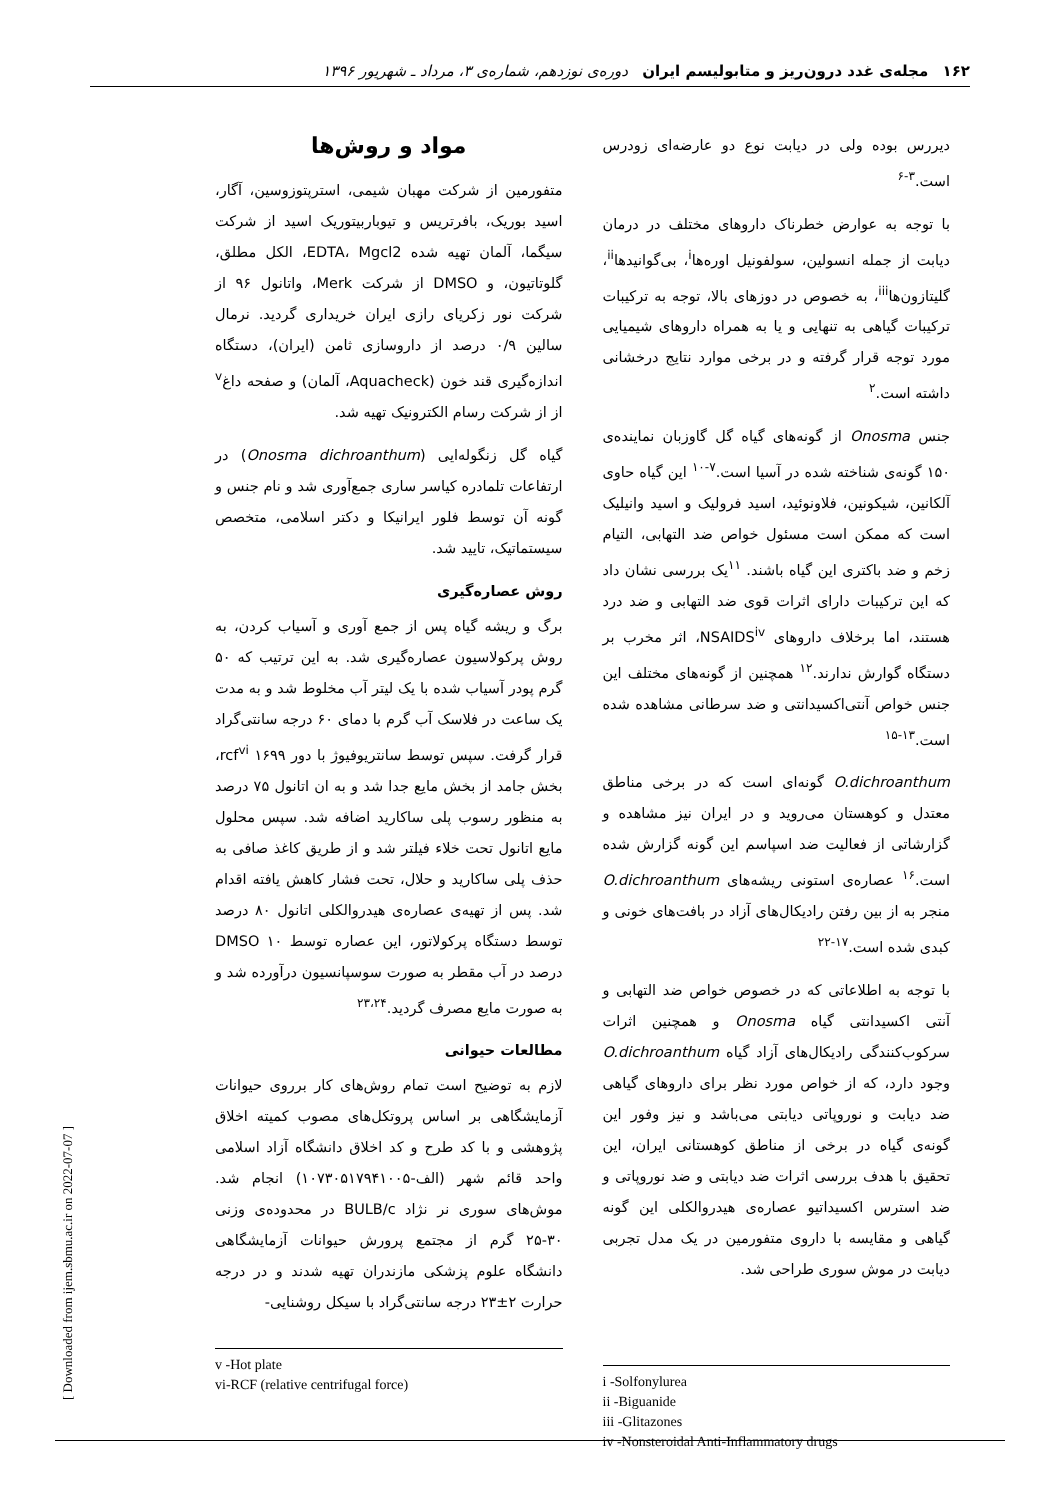۱۶۲ مجله‌ی غدد درون‌ریز و متابولیسم ایران دوره‌ی نوزدهم، شماره‌ی ۳، مرداد ـ شهریور ۱۳۹۶
دیررس بوده ولی در دیابت نوع دو عارضه‌ای زودرس است.<sup>۳-۶</sup>
با توجه به عوارض خطرناک داروهای مختلف در درمان دیابت از جمله انسولین، سولفونیل اوره‌ها<sup>i</sup>، بی‌گوانیدها<sup>ii</sup>، گلیتازون‌ها<sup>iii</sup>، به خصوص در دوزهای بالا، توجه به ترکیبات ترکیبات گیاهی به تنهایی و یا به همراه داروهای شیمیایی مورد توجه قرار گرفته و در برخی موارد نتایج درخشانی داشته است.<sup>۲</sup>
جنس Onosma از گونه‌های گیاه گل گاوزبان نماینده‌ی ۱۵۰ گونه‌ی شناخته شده در آسیا است.<sup>۷-۱۰</sup> این گیاه حاوی آلکانین، شیکونین، فلاونوئید، اسید فرولیک و اسید وانیلیک است که ممکن است مسئول خواص ضد التهابی، التیام زخم و ضد باکتری این گیاه باشند. <sup>۱۱</sup>یک بررسی نشان داد که این ترکیبات دارای اثرات قوی ضد التهابی و ضد درد هستند، اما برخلاف داروهای NSAIDS<sup>iv</sup>، اثر مخرب بر دستگاه گوارش ندارند.<sup>۱۲</sup> همچنین از گونه‌های مختلف این جنس خواص آنتی‌اکسیدانتی و ضد سرطانی مشاهده شده است.<sup>۱۳-۱۵</sup>
O.dichroanthum گونه‌ای است که در برخی مناطق معتدل و کوهستان می‌روید و در ایران نیز مشاهده و گزارشاتی از فعالیت ضد اسپاسم این گونه گزارش شده است.<sup>۱۶</sup> عصاره‌ی استونی ریشه‌های O.dichroanthum منجر به از بین رفتن رادیکال‌های آزاد در بافت‌های خونی و کبدی شده است.<sup>۱۷-۲۲</sup>
با توجه به اطلاعاتی که در خصوص خواص ضد التهابی و آنتی اکسیدانتی گیاه Onosma و همچنین اثرات سرکوب‌کنندگی رادیکال‌های آزاد گیاه O.dichroanthum وجود دارد، که از خواص مورد نظر برای داروهای گیاهی ضد دیابت و نوروپاتی دیابتی می‌باشد و نیز وفور این گونه‌ی گیاه در برخی از مناطق کوهستانی ایران، این تحقیق با هدف بررسی اثرات ضد دیابتی و ضد نوروپاتی و ضد استرس اکسیداتیو عصاره‌ی هیدروالکلی این گونه گیاهی و مقایسه با داروی متفورمین در یک مدل تجربی دیابت در موش سوری طراحی شد.
i -Solfonylurea
ii -Biguanide
iii -Glitazones
iv -Nonsteroidal Anti-Inflammatory drugs
مواد و روش‌ها
متفورمین از شرکت مهبان شیمی، استرپتوزوسین، آگار، اسید بوریک، بافرتریس و تیوباربیتوریک اسید از شرکت سیگما، آلمان تهیه شده EDTA، Mgcl2، الکل مطلق، گلوتاتیون، و DMSO از شرکت Merk، واتانول ۹۶ از شرکت نور زکریای رازی ایران خریداری گردید. نرمال سالین ۰/۹ درصد از داروسازی ثامن (ایران)، دستگاه اندازه‌گیری قند خون (Aquacheck، آلمان) و صفحه داغ<sup>v</sup> از از شرکت رسام الکترونیک تهیه شد.
گیاه گل زنگوله‌ایی (Onosma dichroanthum) در ارتفاعات تلمادره کیاسر ساری جمع‌آوری شد و نام جنس و گونه آن توسط فلور ایرانیکا و دکتر اسلامی، متخصص سیستماتیک، تایید شد.
روش عصاره‌گیری
برگ و ریشه گیاه پس از جمع آوری و آسیاب کردن، به روش پرکولاسیون عصاره‌گیری شد. به این ترتیب که ۵۰ گرم پودر آسیاب شده با یک لیتر آب مخلوط شد و به مدت یک ساعت در فلاسک آب گرم با دمای ۶۰ درجه سانتی‌گراد قرار گرفت. سپس توسط سانتریوفیوژ با دور rcf<sup>vi</sup> ۱۶۹۹، بخش جامد از بخش مایع جدا شد و به ان اتانول ۷۵ درصد به منظور رسوب پلی ساکارید اضافه شد. سپس محلول مایع اتانول تحت خلاء فیلتر شد و از طریق کاغذ صافی به حذف پلی ساکارید و حلال، تحت فشار کاهش یافته اقدام شد. پس از تهیه‌ی عصاره‌ی هیدروالکلی اتانول ۸۰ درصد توسط دستگاه پرکولاتور، این عصاره توسط DMSO ۱۰ درصد در آب مقطر به صورت سوسپانسیون درآورده شد و به صورت مایع مصرف گردید.<sup>۲۳،۲۴</sup>
مطالعات حیوانی
لازم به توضیح است تمام روش‌های کار برروی حیوانات آزمایشگاهی بر اساس پروتکل‌های مصوب کمیته اخلاق پژوهشی و با کد طرح و کد اخلاق دانشگاه آزاد اسلامی واحد قائم شهر (الف-۱۰۷۳۰۵۱۷۹۴۱۰۰۵) انجام شد. موش‌های سوری نر نژاد BULB/c در محدوده‌ی وزنی ۳۰-۲۵ گرم از مجتمع پرورش حیوانات آزمایشگاهی دانشگاه علوم پزشکی مازندران تهیه شدند و در درجه حرارت ۲±۲۳ درجه سانتی‌گراد با سیکل روشنایی-
v -Hot plate
vi-RCF (relative centrifugal force)
[ Downloaded from ijem.sbmu.ac.ir on 2022-07-07 ]